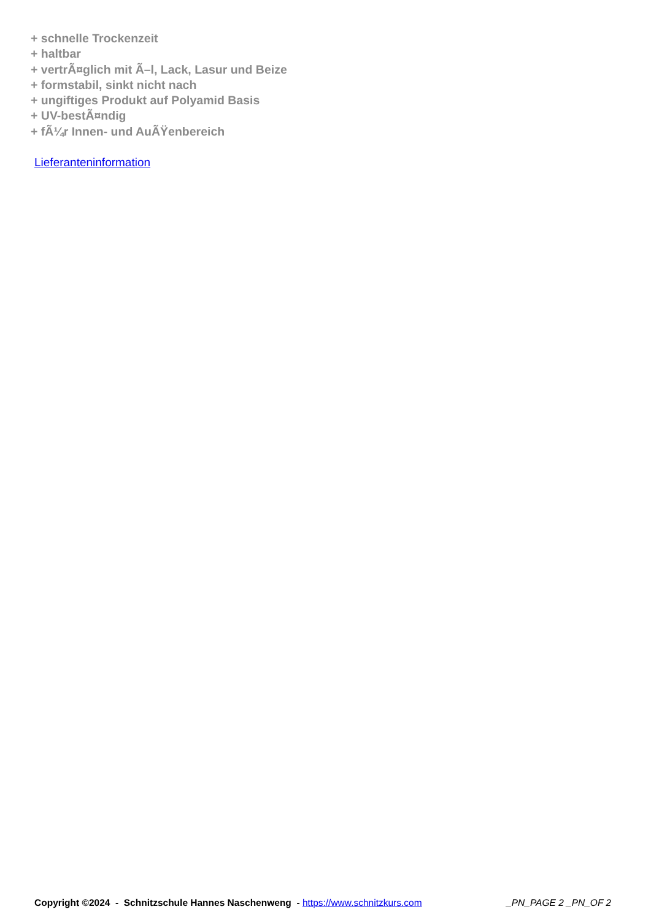+ schnelle Trockenzeit
+ haltbar
+ vertrÃ¤glich mit Ã–l, Lack, Lasur und Beize
+ formstabil, sinkt nicht nach
+ ungiftiges Produkt auf Polyamid Basis
+ UV-bestÃ¤ndig
+ fÃ¼r Innen- und AuÃŸenbereich
Lieferanteninformation
Copyright ©2024 - Schnitzschule Hannes Naschenweng - https://www.schnitzkurs.com _PN_PAGE 2 _PN_OF 2